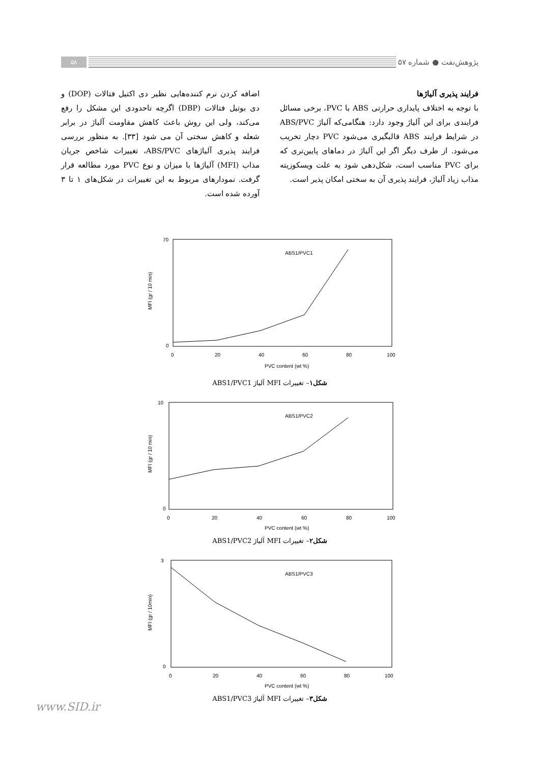پژوهش‌نفت ● شماره ۵۷
۵۸
فرایند پذیری آلیاژها
با توجه به اختلاف پایداری حرارتی ABS با PVC، برخی مسائل فرایندی برای این آلیاژ وجود دارد: هنگامی‌که آلیاژ ABS/PVC در شرایط فرایند ABS قالبگیری می‌شود PVC دچار تخریب می‌شود. از طرف دیگر اگر این آلیاژ در دماهای پایین‌تری که برای PVC مناسب است، شکل‌دهی شود به علت ویسکوزیته مذاب زیاد آلیاژ، فرایند پذیری آن به سختی امکان پذیر است.
اضافه کردن نرم کننده‌هایی نظیر دی اکتیل فتالات (DOP) و دی بوتیل فتالات (DBP) اگرچه تاحدودی این مشکل را رفع می‌کند، ولی این روش باعث کاهش مقاومت آلیاژ در برابر شعله و کاهش سختی آن می شود [۳۳]. به منظور بررسی فرایند پذیری آلیاژهای ABS/PVC، تغییرات شاخص جریان مذاب (MFI) آلیاژها با میزان و نوع PVC مورد مطالعه قرار گرفت. نمودارهای مربوط به این تغییرات در شکل‌های ۱ تا ۳ آورده شده است.
ABS1/PVC1
70
0
0
20
40
60
80
100
PVC content (wt %)
MFI (gr / 10 min)
شکل۱– تغییرات MFI آلیاژ ABS1/PVC1
ABS1/PVC2
10
0
0
20
40
60
80
100
PVC content (wt %)
MFI (gr / 10 min)
شکل۲– تغییرات MFI آلیاژ ABS1/PVC2
ABS1/PVC3
3
0
0
20
40
60
80
100
PVC content (wt %)
MFI (gr / 10min)
شکل۳– تغییرات MFI آلیاژ ABS1/PVC3
www.SID.ir